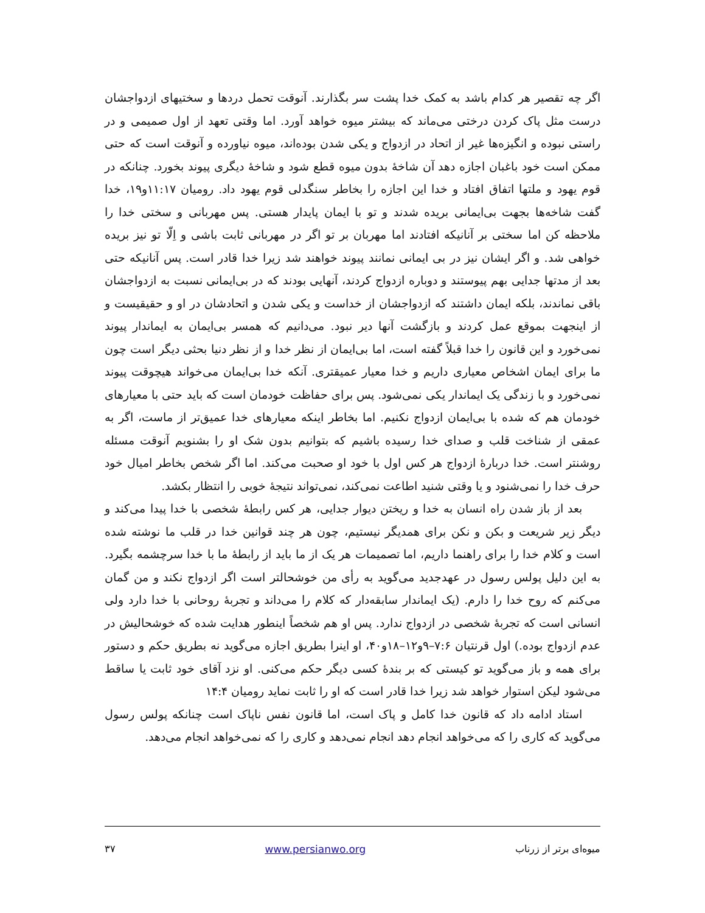اگر چه تقصیر هر کدام باشد به کمک خدا پشت سر بگذارند. آنوقت تحمل دردها و سختیهای ازدواجشان درست مثل پاک کردن درختی می‌ماند که بیشتر میوه خواهد آورد. اما وقتی تعهد از اول صمیمی و در راستی نبوده و انگیزه‌ها غیر از اتحاد در ازدواج و یکی شدن بوده‌اند، میوه نیاورده و آنوقت است که حتی ممکن است خود باغبان اجازه دهد آن شاخهٔ بدون میوه قطع شود و شاخهٔ دیگری پیوند بخورد. چنانکه در قوم یهود و ملتها اتفاق افتاد و خدا این اجازه را بخاطر سنگدلی قوم یهود داد. رومیان ۱۱:۱۷و۱۹، خدا گفت شاخه‌ها بجهت بی‌ایمانی بریده شدند و تو با ایمان پایدار هستی. پس مهربانی و سختی خدا را ملاحظه کن اما سختی بر آنانیکه افتادند اما مهربان بر تو اگر در مهربانی ثابت باشی و اِلّا تو نیز بریده خواهی شد. و اگر ایشان نیز در بی ایمانی نمانند پیوند خواهند شد زیرا خدا قادر است. پس آنانیکه حتی بعد از مدتها جدایی بهم پیوستند و دوباره ازدواج کردند، آنهایی بودند که در بی‌ایمانی نسبت به ازدواجشان باقی نماندند، بلکه ایمان داشتند که ازدواجشان از خداست و یکی شدن و اتحادشان در او و حقیقیست و از اینجهت بموقع عمل کردند و بازگشت آنها دیر نبود. می‌دانیم که همسر بی‌ایمان به ایماندار پیوند نمی‌خورد و این قانون را خدا قبلاً گفته است، اما بی‌ایمان از نظر خدا و از نظر دنیا بحثی دیگر است چون ما برای ایمان اشخاص معیاری داریم و خدا معیار عمیقتری. آنکه خدا بی‌ایمان می‌خواند هیچوقت پیوند نمی‌خورد و با زندگی یک ایماندار یکی نمی‌شود. پس برای حفاظت خودمان است که باید حتی با معیارهای خودمان هم که شده با بی‌ایمان ازدواج نکنیم. اما بخاطر اینکه معیارهای خدا عمیق‌تر از ماست، اگر به عمقی از شناخت قلب و صدای خدا رسیده باشیم که بتوانیم بدون شک او را بشنویم آنوقت مسئله روشنتر است. خدا دربارهٔ ازدواج هر کس اول با خود او صحبت می‌کند. اما اگر شخص بخاطر امیال خود حرف خدا را نمی‌شنود و یا وقتی شنید اطاعت نمی‌کند، نمی‌تواند نتیجهٔ خوبی را انتظار بکشد.
بعد از باز شدن راه انسان به خدا و ریختن دیوار جدایی، هر کس رابطهٔ شخصی با خدا پیدا می‌کند و دیگر زیر شریعت و بکن و نکن برای همدیگر نیستیم، چون هر چند قوانین خدا در قلب ما نوشته شده است و کلام خدا را برای راهنما داریم، اما تصمیمات هر یک از ما باید از رابطهٔ ما با خدا سرچشمه بگیرد. به این دلیل پولس رسول در عهدجدید می‌گوید به رأی من خوشحالتر است اگر ازدواج نکند و من گمان می‌کنم که روح خدا را دارم. (یک ایماندار سابقه‌دار که کلام را می‌داند و تجربهٔ روحانی با خدا دارد ولی انسانی است که تجربهٔ شخصی در ازدواج ندارد. پس او هم شخصاً اینطور هدایت شده که خوشحالیش در عدم ازدواج بوده.) اول قرنتیان ۷:۶–۹و۱۲–۱۸و۴۰، او اینرا بطریق اجازه می‌گوید نه بطریق حکم و دستور برای همه و باز می‌گوید تو کیستی که بر بندهٔ کسی دیگر حکم می‌کنی. او نزد آقای خود ثابت یا ساقط می‌شود لیکن استوار خواهد شد زیرا خدا قادر است که او را ثابت نماید رومیان ۱۴:۴
استاد ادامه داد که قانون خدا کامل و پاک است، اما قانون نفس ناپاک است چنانکه پولس رسول می‌گوید که کاری را که می‌خواهد انجام دهد انجام نمی‌دهد و کاری را که نمی‌خواهد انجام می‌دهد.
میوه‌ای برتر از زرناب www.persianwo.org ۳۷